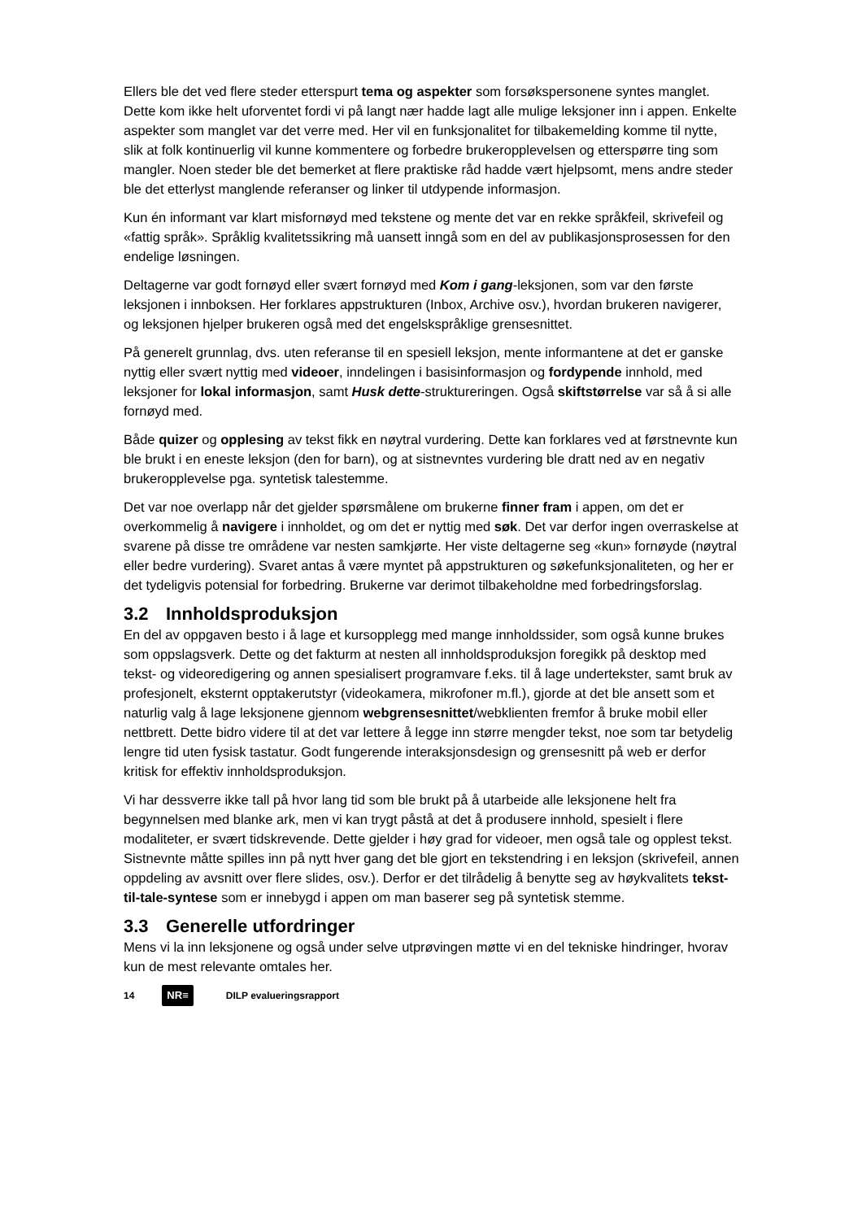Ellers ble det ved flere steder etterspurt tema og aspekter som forsøkspersonene syntes manglet. Dette kom ikke helt uforventet fordi vi på langt nær hadde lagt alle mulige leksjoner inn i appen. Enkelte aspekter som manglet var det verre med. Her vil en funksjonalitet for tilbakemelding komme til nytte, slik at folk kontinuerlig vil kunne kommentere og forbedre brukeropplevelsen og etterspørre ting som mangler. Noen steder ble det bemerket at flere praktiske råd hadde vært hjelpsomt, mens andre steder ble det etterlyst manglende referanser og linker til utdypende informasjon.
Kun én informant var klart misfornøyd med tekstene og mente det var en rekke språkfeil, skrivefeil og «fattig språk». Språklig kvalitetssikring må uansett inngå som en del av publikasjonsprosessen for den endelige løsningen.
Deltagerne var godt fornøyd eller svært fornøyd med Kom i gang-leksjonen, som var den første leksjonen i innboksen. Her forklares appstrukturen (Inbox, Archive osv.), hvordan brukeren navigerer, og leksjonen hjelper brukeren også med det engelskspråklige grensesnittet.
På generelt grunnlag, dvs. uten referanse til en spesiell leksjon, mente informantene at det er ganske nyttig eller svært nyttig med videoer, inndelingen i basisinformasjon og fordypende innhold, med leksjoner for lokal informasjon, samt Husk dette-struktureringen. Også skiftstørrelse var så å si alle fornøyd med.
Både quizer og opplesing av tekst fikk en nøytral vurdering. Dette kan forklares ved at førstnevnte kun ble brukt i en eneste leksjon (den for barn), og at sistnevntes vurdering ble dratt ned av en negativ brukeropplevelse pga. syntetisk talestemme.
Det var noe overlapp når det gjelder spørsmålene om brukerne finner fram i appen, om det er overkommelig å navigere i innholdet, og om det er nyttig med søk. Det var derfor ingen overraskelse at svarene på disse tre områdene var nesten samkjørte. Her viste deltagerne seg «kun» fornøyde (nøytral eller bedre vurdering). Svaret antas å være myntet på appstrukturen og søkefunksjonaliteten, og her er det tydeligvis potensial for forbedring. Brukerne var derimot tilbakeholdne med forbedringsforslag.
3.2 Innholdsproduksjon
En del av oppgaven besto i å lage et kursopplegg med mange innholdssider, som også kunne brukes som oppslagsverk. Dette og det fakturm at nesten all innholdsproduksjon foregikk på desktop med tekst- og videoredigering og annen spesialisert programvare f.eks. til å lage undertekster, samt bruk av profesjonelt, eksternt opptakerutstyr (videokamera, mikrofoner m.fl.), gjorde at det ble ansett som et naturlig valg å lage leksjonene gjennom webgrensesnittet/webklienten fremfor å bruke mobil eller nettbrett. Dette bidro videre til at det var lettere å legge inn større mengder tekst, noe som tar betydelig lengre tid uten fysisk tastatur. Godt fungerende interaksjonsdesign og grensesnitt på web er derfor kritisk for effektiv innholdsproduksjon.
Vi har dessverre ikke tall på hvor lang tid som ble brukt på å utarbeide alle leksjonene helt fra begynnelsen med blanke ark, men vi kan trygt påstå at det å produsere innhold, spesielt i flere modaliteter, er svært tidskrevende. Dette gjelder i høy grad for videoer, men også tale og opplest tekst. Sistnevnte måtte spilles inn på nytt hver gang det ble gjort en tekstendring i en leksjon (skrivefeil, annen oppdeling av avsnitt over flere slides, osv.). Derfor er det tilrådelig å benytte seg av høykvalitets tekst-til-tale-syntese som er innebygd i appen om man baserer seg på syntetisk stemme.
3.3 Generelle utfordringer
Mens vi la inn leksjonene og også under selve utprøvingen møtte vi en del tekniske hindringer, hvorav kun de mest relevante omtales her.
14 NR≡ DILP evalueringsrapport